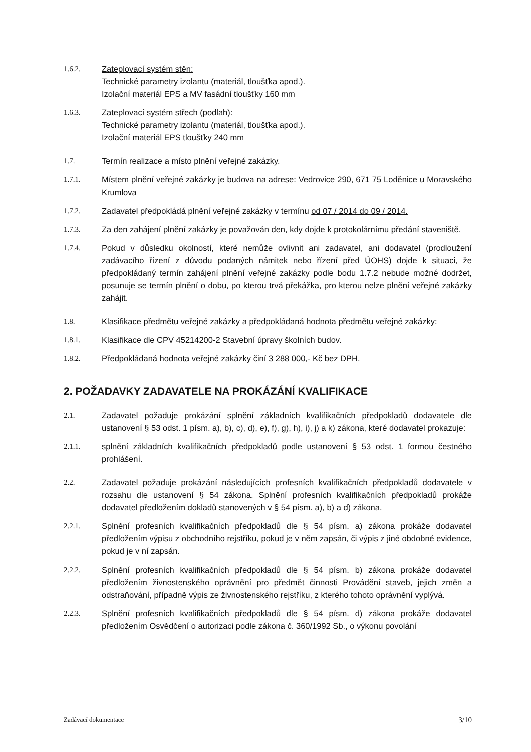1.6.2. Zateplovací systém stěn:
Technické parametry izolantu (materiál, tloušťka apod.).
Izolační materiál EPS a MV fasádní tloušťky 160 mm
1.6.3. Zateplovací systém střech (podlah):
Technické parametry izolantu (materiál, tloušťka apod.).
Izolační materiál EPS tloušťky 240 mm
1.7. Termín realizace a místo plnění veřejné zakázky.
1.7.1. Místem plnění veřejné zakázky je budova na adrese: Vedrovice 290, 671 75 Loděnice u Moravského Krumlova
1.7.2. Zadavatel předpokládá plnění veřejné zakázky v termínu od 07 / 2014 do 09 / 2014.
1.7.3. Za den zahájení plnění zakázky je považován den, kdy dojde k protokolárnímu předání staveniště.
1.7.4. Pokud v důsledku okolností, které nemůže ovlivnit ani zadavatel, ani dodavatel (prodloužení zadávacího řízení z důvodu podaných námitek nebo řízení před ÚOHS) dojde k situaci, že předpokládaný termín zahájení plnění veřejné zakázky podle bodu 1.7.2 nebude možné dodržet, posunuje se termín plnění o dobu, po kterou trvá překážka, pro kterou nelze plnění veřejné zakázky zahájit.
1.8. Klasifikace předmětu veřejné zakázky a předpokládaná hodnota předmětu veřejné zakázky:
1.8.1. Klasifikace dle CPV 45214200-2 Stavební úpravy školních budov.
1.8.2. Předpokládaná hodnota veřejné zakázky činí 3 288 000,- Kč bez DPH.
2. POŽADAVKY ZADAVATELE NA PROKÁZÁNÍ KVALIFIKACE
2.1. Zadavatel požaduje prokázání splnění základních kvalifikačních předpokladů dodavatele dle ustanovení § 53 odst. 1 písm. a), b), c), d), e), f), g), h), i), j) a k) zákona, které dodavatel prokazuje:
2.1.1. splnění základních kvalifikačních předpokladů podle ustanovení § 53 odst. 1 formou čestného prohlášení.
2.2. Zadavatel požaduje prokázání následujících profesních kvalifikačních předpokladů dodavatele v rozsahu dle ustanovení § 54 zákona. Splnění profesních kvalifikačních předpokladů prokáže dodavatel předložením dokladů stanovených v § 54 písm. a), b) a d) zákona.
2.2.1. Splnění profesních kvalifikačních předpokladů dle § 54 písm. a) zákona prokáže dodavatel předložením výpisu z obchodního rejstříku, pokud je v něm zapsán, či výpis z jiné obdobné evidence, pokud je v ní zapsán.
2.2.2. Splnění profesních kvalifikačních předpokladů dle § 54 písm. b) zákona prokáže dodavatel předložením živnostenského oprávnění pro předmět činnosti Provádění staveb, jejich změn a odstraňování, případně výpis ze živnostenského rejstříku, z kterého tohoto oprávnění vyplývá.
2.2.3. Splnění profesních kvalifikačních předpokladů dle § 54 písm. d) zákona prokáže dodavatel předložením Osvědčení o autorizaci podle zákona č. 360/1992 Sb., o výkonu povolání
Zadávací dokumentace 3/10